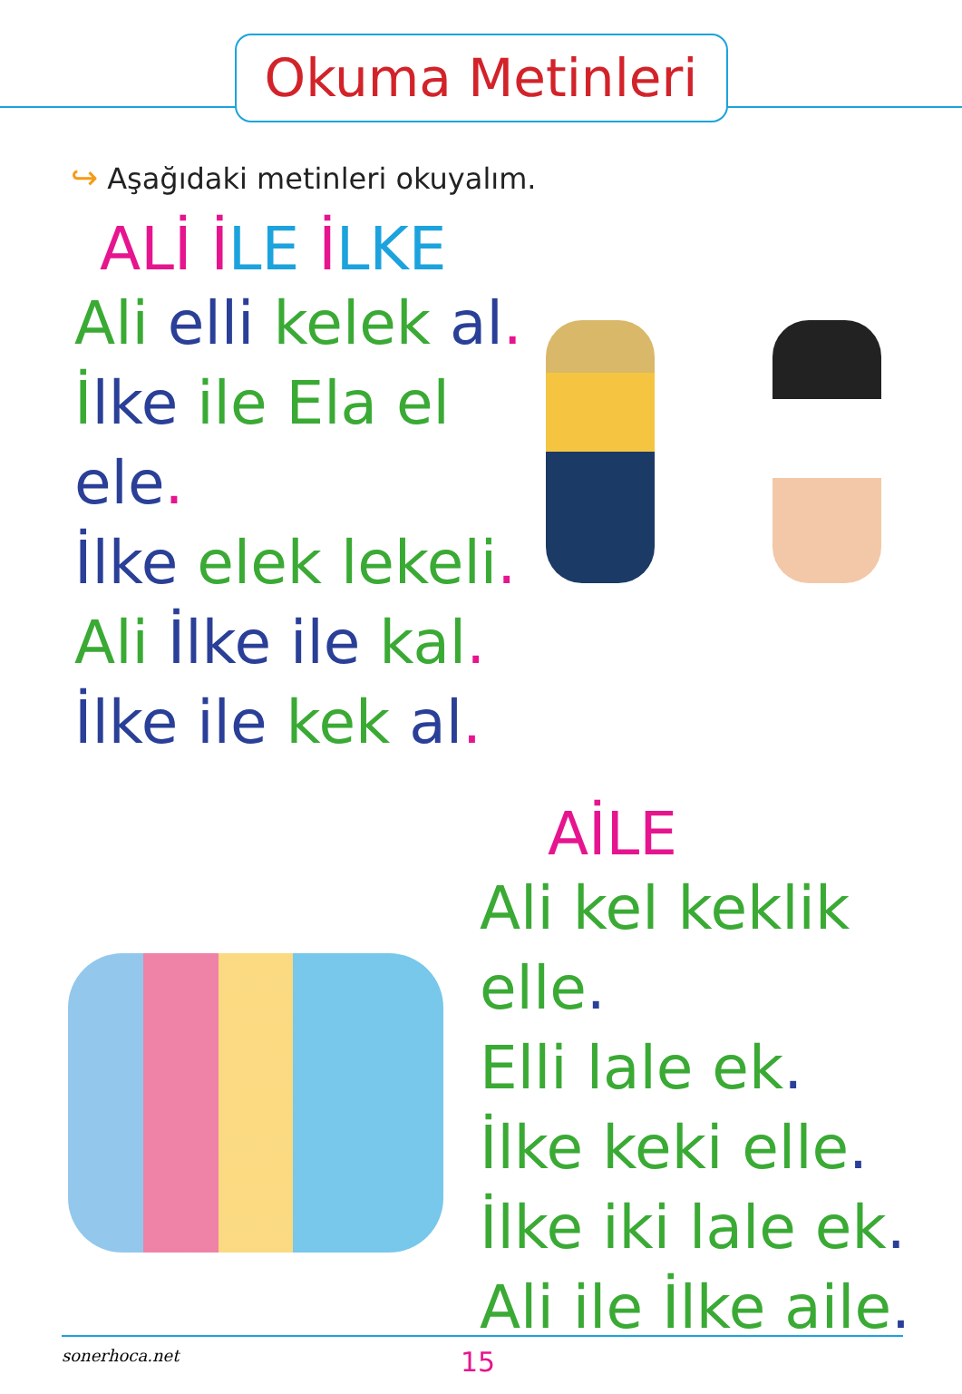Okuma Metinleri
↪ Aşağıdaki metinleri okuyalım.
ALİ İLE İLKE
Ali elli kelek al.
İlke ile Ela el ele.
İlke elek lekeli.
Ali İlke ile kal.
İlke ile kek al.
AİLE
Ali kel keklik elle.
Elli lale ek.
İlke keki elle.
İlke iki lale ek.
Ali ile İlke aile.
sonerhoca.net
15